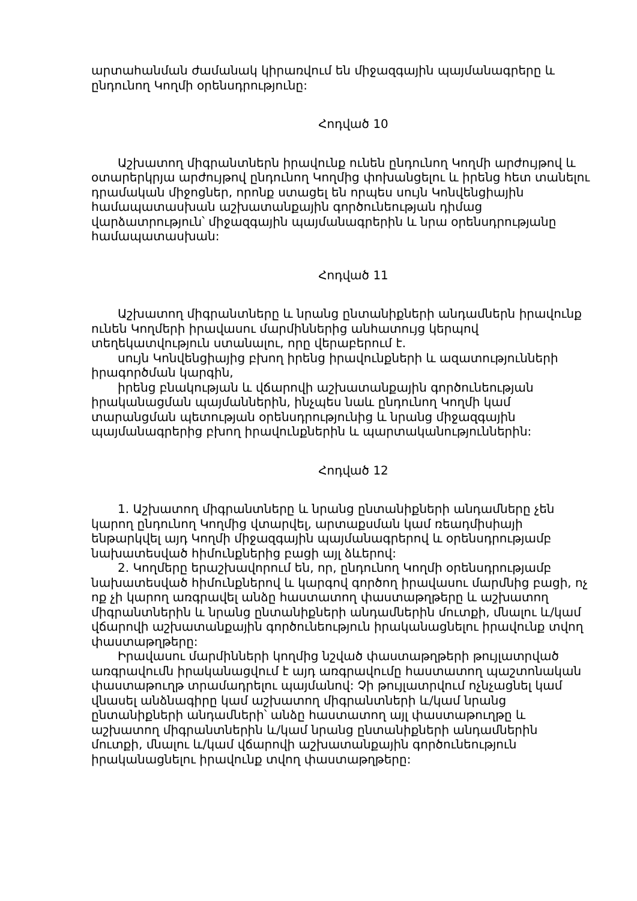արտահանման ժամանակ կիրառվում են միջազգային պայմանագրերը և ընդունող Կողմի օրենսդրությունը:
Հոդված 10
Աշխատող միգրանտներն իրավունք ունեն ընդունող Կողմի արժույթով և օտարերկրյա արժույթով ընդունող Կողմից փոխանցելու և իրենց հետ տանելու դրամական միջոցներ, որոնք ստացել են որպես սույն Կոնվենցիային համապատասխան աշխատանքային գործունեության դիմաց վարձատրություն՝ միջազգային պայմանագրերին և նրա օրենսդրությանը համապատասխան:
Հոդված 11
Աշխատող միգրանտները և նրանց ընտանիքների անդամներն իրավունք ունեն Կողմերի իրավասու մարմիններից անհատույց կերպով տեղեկատվություն ստանալու, որը վերաբերում է.
սույն Կոնվենցիայից բխող իրենց իրավունքների և ազատությունների իրագործման կարգին,
իրենց բնակության և վճարովի աշխատանքային գործունեության իրականացման պայմաններին, ինչպես նաև ընդունող Կողմի կամ տարանցման պետության օրենսդրությունից և նրանց միջազգային պայմանագրերից բխող իրավունքներին և պարտականություններին:
Հոդված 12
1. Աշխատող միգրանտները և նրանց ընտանիքների անդամները չեն կարող ընդունող Կողմից վտարվել, արտաքսման կամ ռեադմիսիայի ենթարկվել այդ Կողմի միջազգային պայմանագրերով և օրենսդրությամբ նախատեսված հիմունքներից բացի այլ ձևերով:
2. Կողմերը երաշխավորում են, որ, ընդունող Կողմի օրենսդրությամբ նախատեսված հիմունքներով և կարգով գործող իրավասու մարմնից բացի, ոչ ոք չի կարող առգրավել անձը հաստատող փաստաթղթերը և աշխատող միգրանտներին և նրանց ընտանիքների անդամներին մուտքի, մնալու և/կամ վճարովի աշխատանքային գործունեություն իրականացնելու իրավունք տվող փաստաթղթերը:
Իրավասու մարմինների կողմից նշված փաստաթղթերի թույլատրված առգրավումն իրականացվում է այդ առգրավումը հաստատող պաշտոնական փաստաթուղթ տրամադրելու պայմանով: Չի թույլատրվում ոչնչացնել կամ վնասել անձնագիրը կամ աշխատող միգրանտների և/կամ նրանց ընտանիքների անդամների՝ անձը հաստատող այլ փաստաթուղթը և աշխատող միգրանտներին և/կամ նրանց ընտանիքների անդամներին մուտքի, մնալու և/կամ վճարովի աշխատանքային գործունեություն իրականացնելու իրավունք տվող փաստաթղթերը: